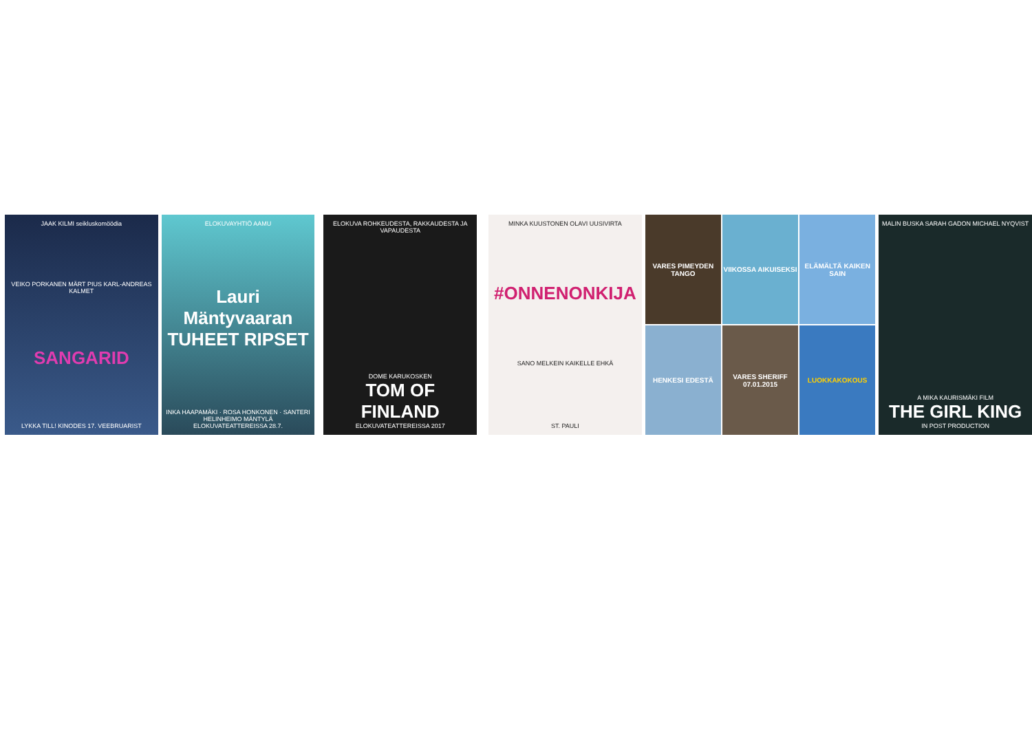JAAK KILMI seikluskomöödia
VEIKO PORKANEN MÄRT PIUS KARL-ANDREAS KALMET
SANGARID
LYKKA TILL! KINODES 17. VEEBRUARIST
ELOKUVAYHTIÖ AAMU
Lauri Mäntyvaaran TUHEET RIPSET
INKA HAAPAMÄKI · ROSA HONKONEN · SANTERI HELINHEIMO MÄNTYLÄ
ELOKUVATEATTEREISSA 28.7.
ELOKUVA ROHKEUDESTA, RAKKAUDESTA JA VAPAUDESTA
DOME KARUKOSKEN
TOM OF FINLAND
ELOKUVATEATTEREISSA 2017
MINKA KUUSTONEN OLAVI UUSIVIRTA
#ONNENONKIJA
SANO MELKEIN KAIKELLE EHKÄ
ST. PAULI
VARES PIMEYDEN TANGO
VIIKOSSA AIKUISEKSI
ELÄMÄLTÄ KAIKEN SAIN
HENKESI EDESTÄ
VARES SHERIFF 07.01.2015
LUOKKAKOKOUS
MALIN BUSKA SARAH GADON MICHAEL NYQVIST
A MIKA KAURISMÄKI FILM
THE GIRL KING
IN POST PRODUCTION